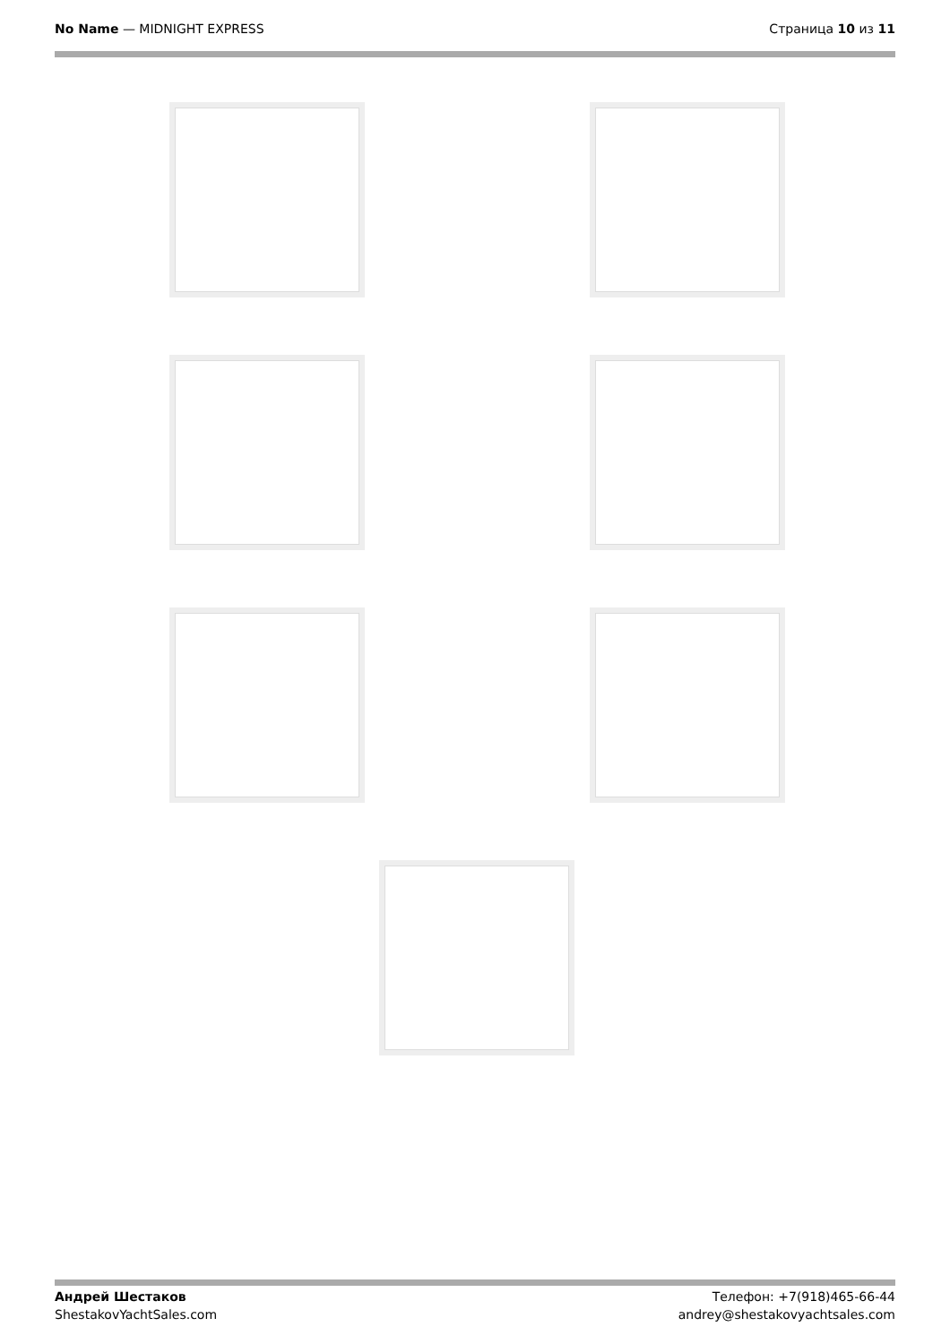No Name — MIDNIGHT EXPRESS Страница 10 из 11
Андрей Шестаков
ShestakovYachtSales.com
Телефон: +7(918)465-66-44
andrey@shestakovyachtsales.com